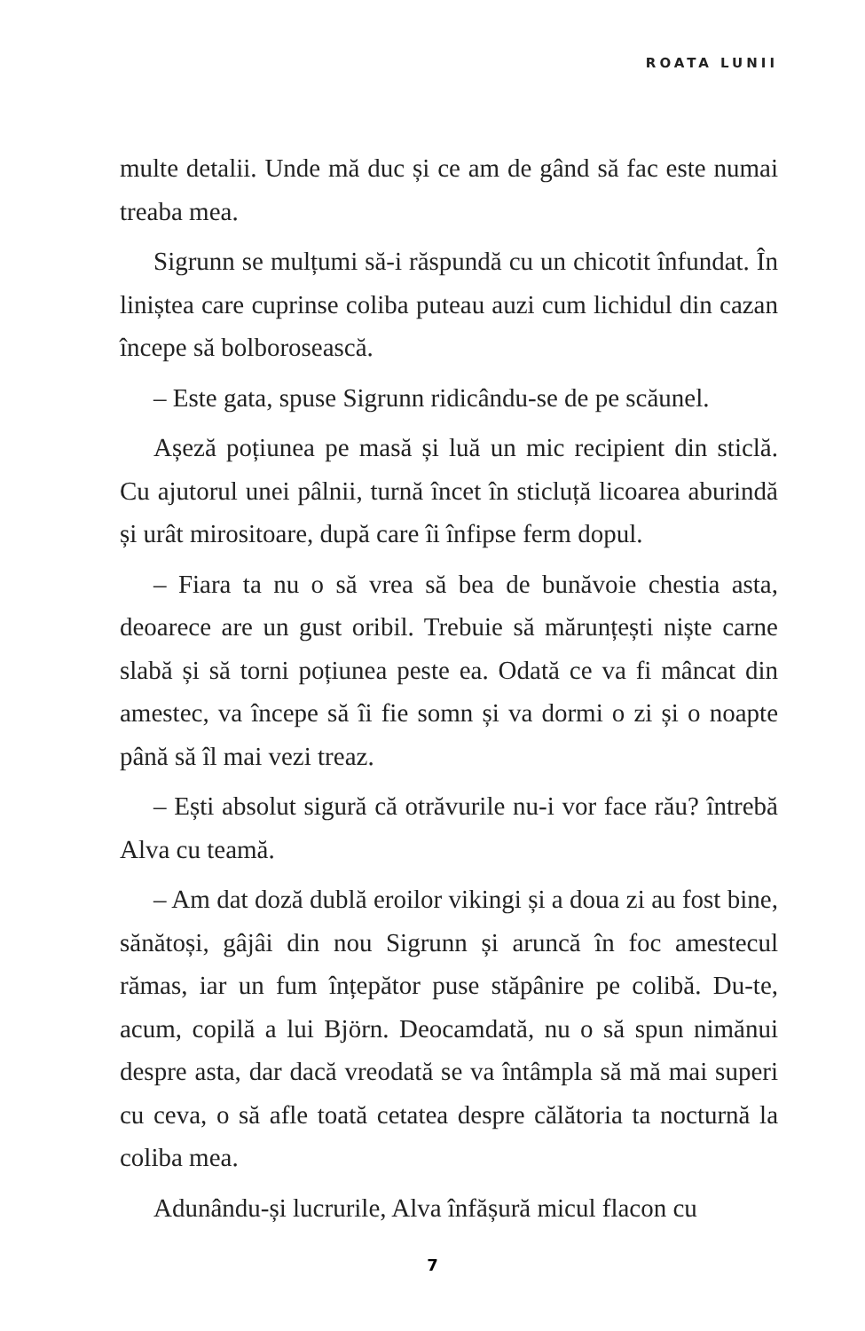ROATA LUNII
multe detalii. Unde mă duc și ce am de gând să fac este numai treaba mea.
Sigrunn se mulțumi să-i răspundă cu un chicotit înfundat. În liniștea care cuprinse coliba puteau auzi cum lichidul din cazan începe să bolborosească.
– Este gata, spuse Sigrunn ridicându-se de pe scăunel.
Așeză poțiunea pe masă și luă un mic recipient din sticlă. Cu ajutorul unei pâlnii, turnă încet în sticluță licoarea aburindă și urât mirositoare, după care îi înfipse ferm dopul.
– Fiara ta nu o să vrea să bea de bunăvoie chestia asta, deoarece are un gust oribil. Trebuie să mărunțești niște carne slabă și să torni poțiunea peste ea. Odată ce va fi mâncat din amestec, va începe să îi fie somn și va dormi o zi și o noapte până să îl mai vezi treaz.
– Ești absolut sigură că otrăvurile nu-i vor face rău? întrebă Alva cu teamă.
– Am dat doză dublă eroilor vikingi și a doua zi au fost bine, sănătoși, gâjâi din nou Sigrunn și aruncă în foc amestecul rămas, iar un fum înțepător puse stăpânire pe colibă. Du-te, acum, copilă a lui Björn. Deocamdată, nu o să spun nimănui despre asta, dar dacă vreodată se va întâmpla să mă mai superi cu ceva, o să afle toată cetatea despre călătoria ta nocturnă la coliba mea.
Adunându-și lucrurile, Alva înfășură micul flacon cu
7